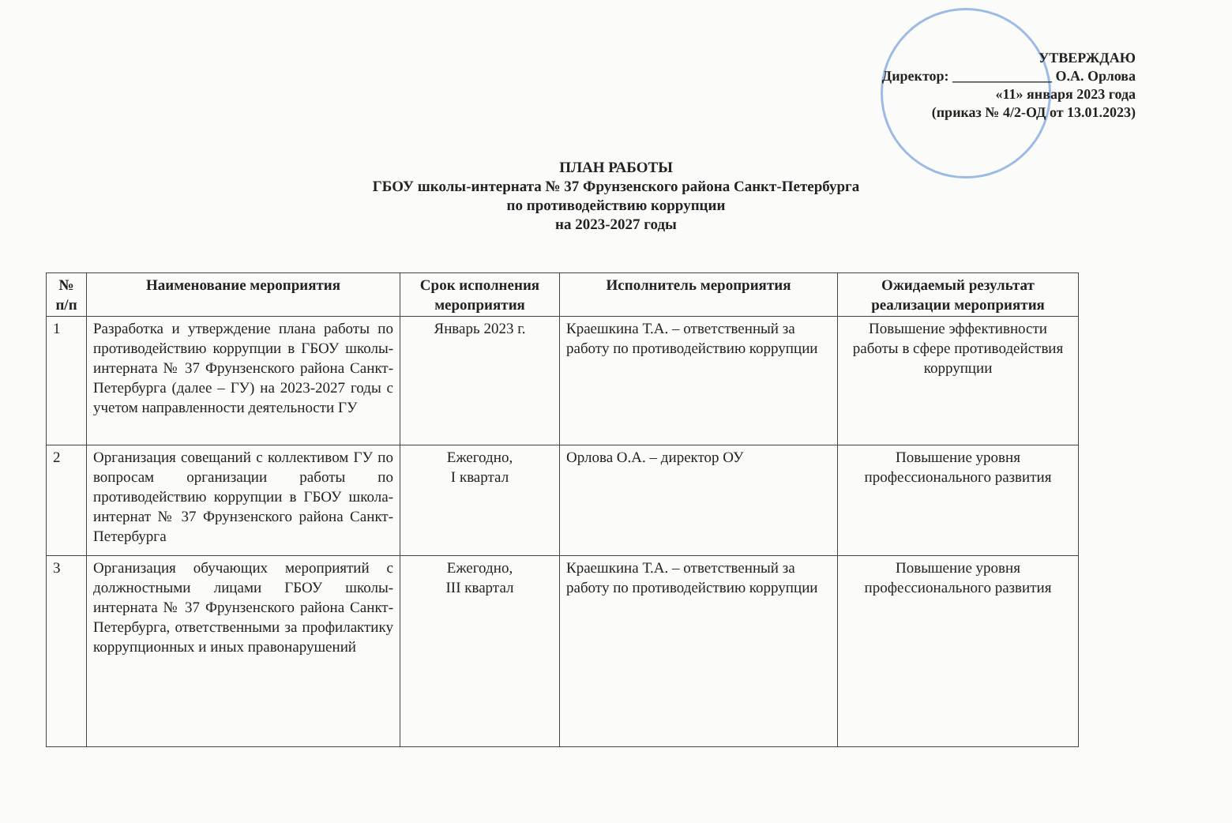УТВЕРЖДАЮ
Директор: ______________ О.А. Орлова
«11» января 2023 года
(приказ № 4/2-ОД от 13.01.2023)
ПЛАН РАБОТЫ
ГБОУ школы-интерната № 37 Фрунзенского района Санкт-Петербурга
по противодействию коррупции
на 2023-2027 годы
| № п/п | Наименование мероприятия | Срок исполнения мероприятия | Исполнитель мероприятия | Ожидаемый результат реализации мероприятия |
| --- | --- | --- | --- | --- |
| 1 | Разработка и утверждение плана работы по противодействию коррупции в ГБОУ школы-интерната № 37 Фрунзенского района Санкт-Петербурга (далее – ГУ) на 2023-2027 годы с учетом направленности деятельности ГУ | Январь 2023 г. | Краешкина Т.А. – ответственный за работу по противодействию коррупции | Повышение эффективности работы в сфере противодействия коррупции |
| 2 | Организация совещаний с коллективом ГУ по вопросам организации работы по противодействию коррупции в ГБОУ школа-интернат № 37 Фрунзенского района Санкт-Петербурга | Ежегодно, I квартал | Орлова О.А. – директор ОУ | Повышение уровня профессионального развития |
| 3 | Организация обучающих мероприятий с должностными лицами ГБОУ школы-интерната № 37 Фрунзенского района Санкт-Петербурга, ответственными за профилактику коррупционных и иных правонарушений | Ежегодно, III квартал | Краешкина Т.А. – ответственный за работу по противодействию коррупции | Повышение уровня профессионального развития |